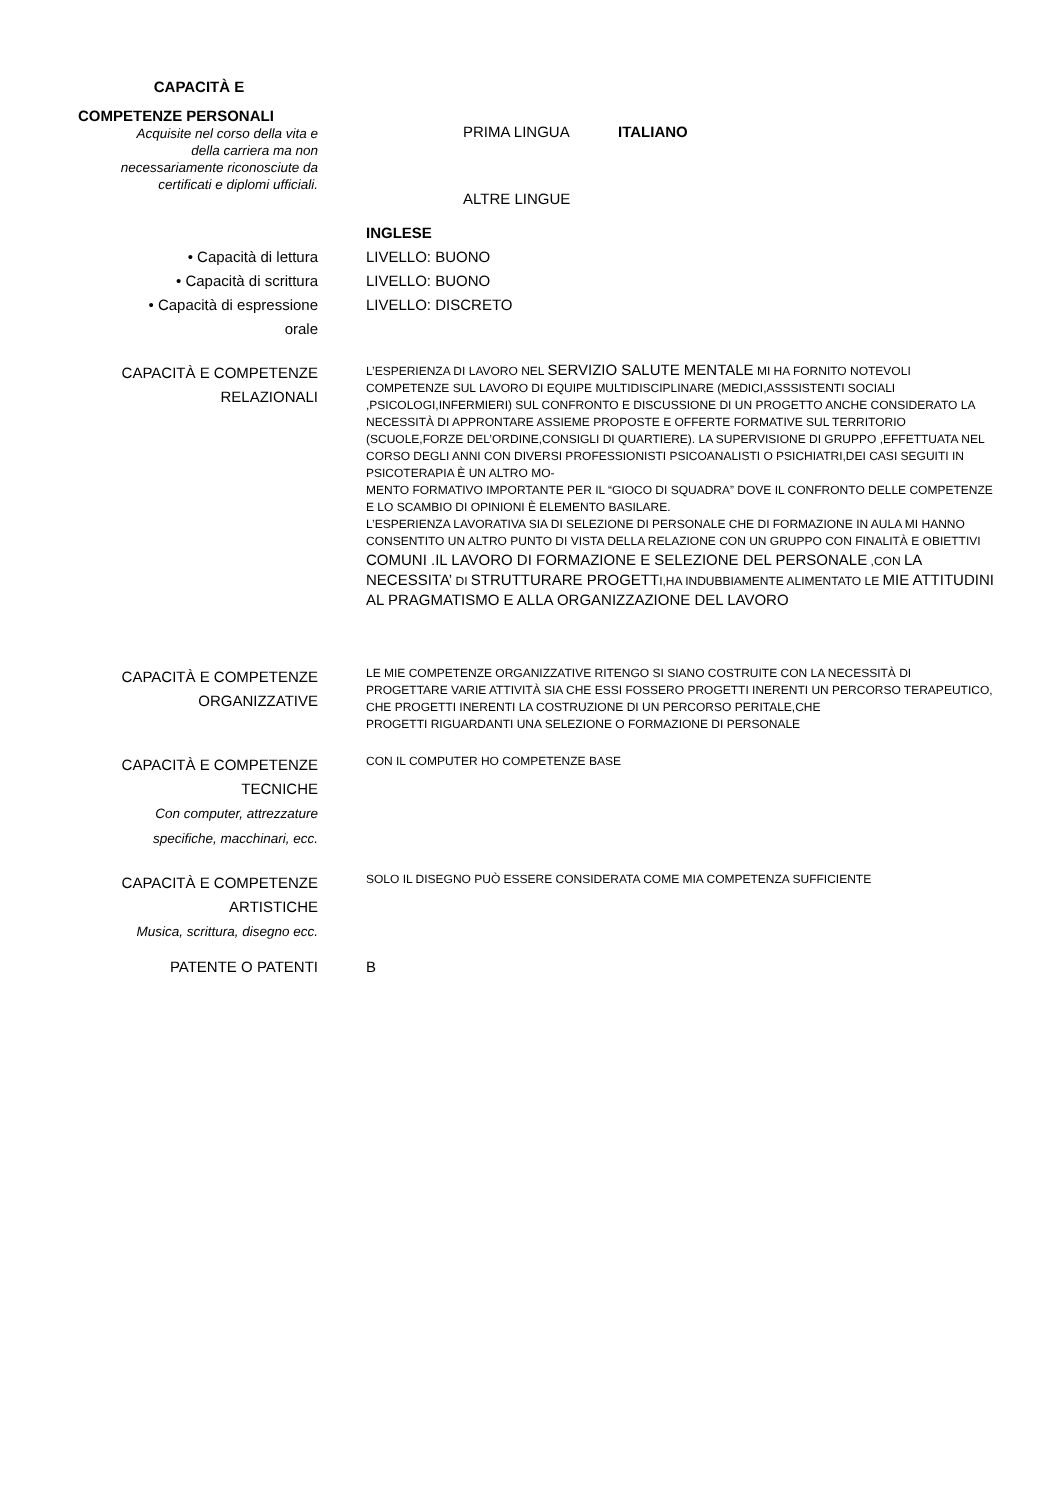CAPACITÀ E
COMPETENZE PERSONALI
Acquisite nel corso della vita e
della carriera ma non
necessariamente riconosciute da
certificati e diplomi ufficiali.
PRIMA LINGUA ITALIANO
ALTRE LINGUE
• Capacità di lettura
• Capacità di scrittura
• Capacità di espressione
orale
INGLESE
LIVELLO: BUONO
LIVELLO: BUONO
LIVELLO: DISCRETO
CAPACITÀ E COMPETENZE
RELAZIONALI
L’ESPERIENZA DI LAVORO NEL SERVIZIO SALUTE MENTALE MI HA FORNITO NOTEVOLI COMPETENZE SUL LAVORO DI EQUIPE MULTIDISCIPLINARE (MEDICI,ASSSISTENTI SOCIALI ,PSICOLOGI,INFERMIERI) SUL CONFRONTO E DISCUSSIONE DI UN PROGETTO ANCHE CONSIDERATO LA NECESSITÀ DI APPRONTARE ASSIEME PROPOSTE E OFFERTE FORMATIVE SUL TERRITORIO (SCUOLE,FORZE DEL’ORDINE,CONSIGLI DI QUARTIERE). LA SUPERVISIONE DI GRUPPO ,EFFETTUATA NEL CORSO DEGLI ANNI CON DIVERSI PROFESSIONISTI PSICOANALISTI O PSICHIATRI,DEI CASI SEGUITI IN PSICOTERAPIA È UN ALTRO MO-
MENTO FORMATIVO IMPORTANTE PER IL “GIOCO DI SQUADRA” DOVE IL CONFRONTO DELLE COMPETENZE E LO SCAMBIO DI OPINIONI È ELEMENTO BASILARE.
L’ESPERIENZA LAVORATIVA SIA DI SELEZIONE DI PERSONALE CHE DI FORMAZIONE IN AULA MI HANNO CONSENTITO UN ALTRO PUNTO DI VISTA DELLA RELAZIONE CON UN GRUPPO CON FINALITÀ E OBIETTIVI COMUNI .IL LAVORO DI FORMAZIONE E SELEZIONE DEL PERSONALE ,CON LA NECESSITA’ DI STRUTTURARE PROGETTI,HA INDUBBIAMENTE ALIMENTATO LE MIE ATTITUDINI AL PRAGMATISMO E ALLA ORGANIZZAZIONE DEL LAVORO
CAPACITÀ E COMPETENZE
ORGANIZZATIVE
LE MIE COMPETENZE ORGANIZZATIVE RITENGO SI SIANO COSTRUITE CON LA NECESSITÀ DI PROGETTARE VARIE ATTIVITÀ SIA CHE ESSI FOSSERO PROGETTI INERENTI UN PERCORSO TERAPEUTICO, CHE PROGETTI INERENTI LA COSTRUZIONE DI UN PERCORSO PERITALE,CHE
PROGETTI RIGUARDANTI UNA SELEZIONE O FORMAZIONE DI PERSONALE
CAPACITÀ E COMPETENZE
TECNICHE
Con computer, attrezzature
specifiche, macchinari, ecc.
CON IL COMPUTER HO COMPETENZE BASE
CAPACITÀ E COMPETENZE
ARTISTICHE
Musica, scrittura, disegno ecc.
SOLO IL DISEGNO PUÒ ESSERE CONSIDERATA COME MIA COMPETENZA SUFFICIENTE
PATENTE O PATENTI B